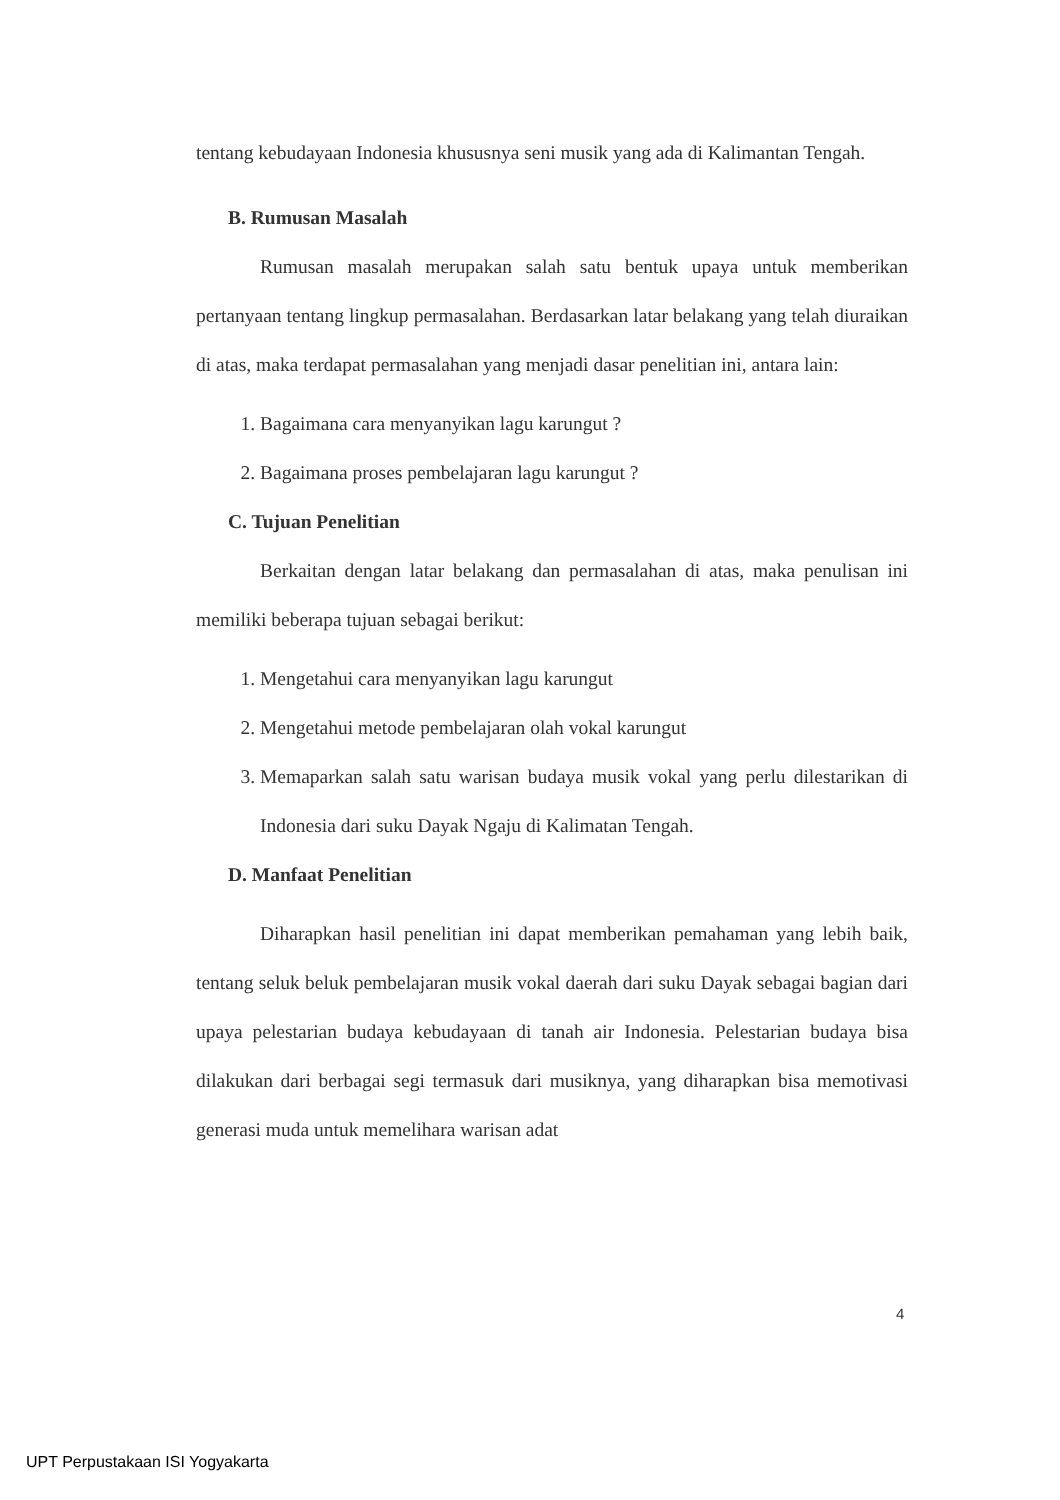tentang kebudayaan Indonesia khususnya seni musik yang ada di Kalimantan Tengah.
B. Rumusan Masalah
Rumusan masalah merupakan salah satu bentuk upaya untuk memberikan pertanyaan tentang lingkup permasalahan. Berdasarkan latar belakang yang telah diuraikan di atas, maka terdapat permasalahan yang menjadi dasar penelitian ini, antara lain:
1. Bagaimana cara menyanyikan lagu karungut ?
2. Bagaimana proses pembelajaran lagu karungut ?
C. Tujuan Penelitian
Berkaitan dengan latar belakang dan permasalahan di atas, maka penulisan ini memiliki beberapa tujuan sebagai berikut:
1. Mengetahui cara menyanyikan lagu karungut
2. Mengetahui metode pembelajaran olah vokal karungut
3. Memaparkan salah satu warisan budaya musik vokal yang perlu dilestarikan di Indonesia dari suku Dayak Ngaju di Kalimatan Tengah.
D. Manfaat Penelitian
Diharapkan hasil penelitian ini dapat memberikan pemahaman yang lebih baik, tentang seluk beluk pembelajaran musik vokal daerah dari suku Dayak sebagai bagian dari upaya pelestarian budaya kebudayaan di tanah air Indonesia. Pelestarian budaya bisa dilakukan dari berbagai segi termasuk dari musiknya, yang diharapkan bisa memotivasi generasi muda untuk memelihara warisan adat
4
UPT Perpustakaan ISI Yogyakarta